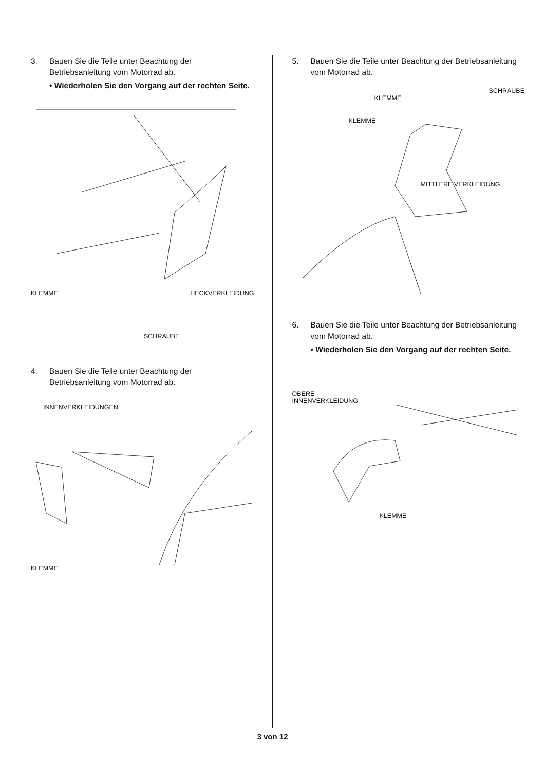3. Bauen Sie die Teile unter Beachtung der Betriebsanleitung vom Motorrad ab.
• Wiederholen Sie den Vorgang auf der rechten Seite.
KLEMME HECKVERKLEIDUNG
SCHRAUBE
4. Bauen Sie die Teile unter Beachtung der Betriebsanleitung vom Motorrad ab.
INNENVERKLEIDUNGEN
KLEMME
5. Bauen Sie die Teile unter Beachtung der Betriebsanleitung vom Motorrad ab.
SCHRAUBE
KLEMME
KLEMME
MITTLERE VERKLEIDUNG
6. Bauen Sie die Teile unter Beachtung der Betriebsanleitung vom Motorrad ab.
• Wiederholen Sie den Vorgang auf der rechten Seite.
OBERE
INNENVERKLEIDUNG
KLEMME
3 von 12